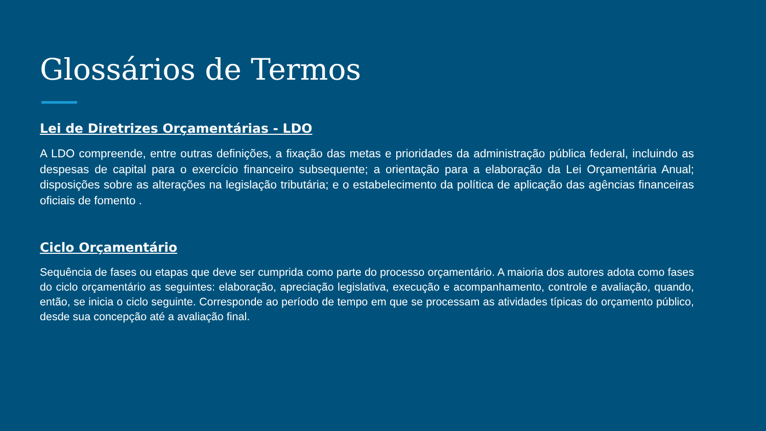Glossários de Termos
Lei de Diretrizes Orçamentárias - LDO
A LDO compreende, entre outras definições, a fixação das metas e prioridades da administração pública federal, incluindo as despesas de capital para o exercício financeiro subsequente; a orientação para a elaboração da Lei Orçamentária Anual; disposições sobre as alterações na legislação tributária; e o estabelecimento da política de aplicação das agências financeiras oficiais de fomento .
Ciclo Orçamentário
Sequência de fases ou etapas que deve ser cumprida como parte do processo orçamentário. A maioria dos autores adota como fases do ciclo orçamentário as seguintes: elaboração, apreciação legislativa, execução e acompanhamento, controle e avaliação, quando, então, se inicia o ciclo seguinte. Corresponde ao período de tempo em que se processam as atividades típicas do orçamento público, desde sua concepção até a avaliação final.